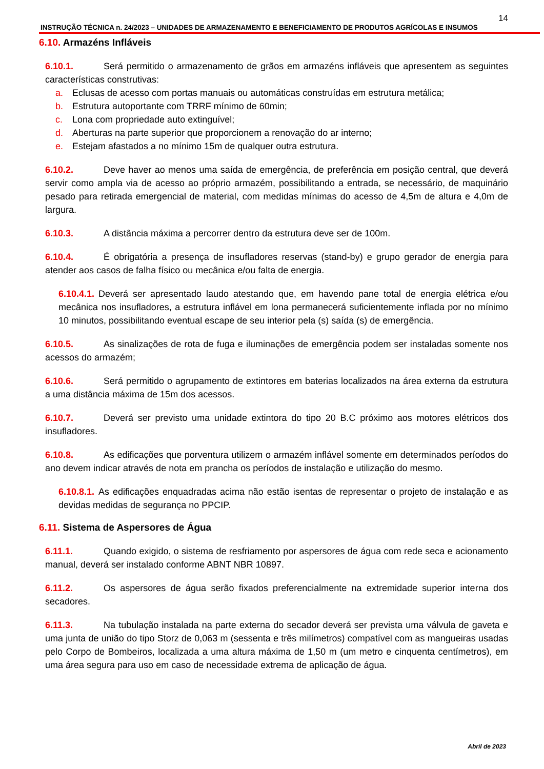14
INSTRUÇÃO TÉCNICA n. 24/2023 – UNIDADES DE ARMAZENAMENTO E BENEFICIAMENTO DE PRODUTOS AGRÍCOLAS E INSUMOS
6.10. Armazéns Infláveis
6.10.1. Será permitido o armazenamento de grãos em armazéns infláveis que apresentem as seguintes características construtivas:
a. Eclusas de acesso com portas manuais ou automáticas construídas em estrutura metálica;
b. Estrutura autoportante com TRRF mínimo de 60min;
c. Lona com propriedade auto extinguível;
d. Aberturas na parte superior que proporcionem a renovação do ar interno;
e. Estejam afastados a no mínimo 15m de qualquer outra estrutura.
6.10.2. Deve haver ao menos uma saída de emergência, de preferência em posição central, que deverá servir como ampla via de acesso ao próprio armazém, possibilitando a entrada, se necessário, de maquinário pesado para retirada emergencial de material, com medidas mínimas do acesso de 4,5m de altura e 4,0m de largura.
6.10.3. A distância máxima a percorrer dentro da estrutura deve ser de 100m.
6.10.4. É obrigatória a presença de insufladores reservas (stand-by) e grupo gerador de energia para atender aos casos de falha físico ou mecânica e/ou falta de energia.
6.10.4.1. Deverá ser apresentado laudo atestando que, em havendo pane total de energia elétrica e/ou mecânica nos insufladores, a estrutura inflável em lona permanecerá suficientemente inflada por no mínimo 10 minutos, possibilitando eventual escape de seu interior pela (s) saída (s) de emergência.
6.10.5. As sinalizações de rota de fuga e iluminações de emergência podem ser instaladas somente nos acessos do armazém;
6.10.6. Será permitido o agrupamento de extintores em baterias localizados na área externa da estrutura a uma distância máxima de 15m dos acessos.
6.10.7. Deverá ser previsto uma unidade extintora do tipo 20 B.C próximo aos motores elétricos dos insufladores.
6.10.8. As edificações que porventura utilizem o armazém inflável somente em determinados períodos do ano devem indicar através de nota em prancha os períodos de instalação e utilização do mesmo.
6.10.8.1. As edificações enquadradas acima não estão isentas de representar o projeto de instalação e as devidas medidas de segurança no PPCIP.
6.11. Sistema de Aspersores de Água
6.11.1. Quando exigido, o sistema de resfriamento por aspersores de água com rede seca e acionamento manual, deverá ser instalado conforme ABNT NBR 10897.
6.11.2. Os aspersores de água serão fixados preferencialmente na extremidade superior interna dos secadores.
6.11.3. Na tubulação instalada na parte externa do secador deverá ser prevista uma válvula de gaveta e uma junta de união do tipo Storz de 0,063 m (sessenta e três milímetros) compatível com as mangueiras usadas pelo Corpo de Bombeiros, localizada a uma altura máxima de 1,50 m (um metro e cinquenta centímetros), em uma área segura para uso em caso de necessidade extrema de aplicação de água.
Abril de 2023